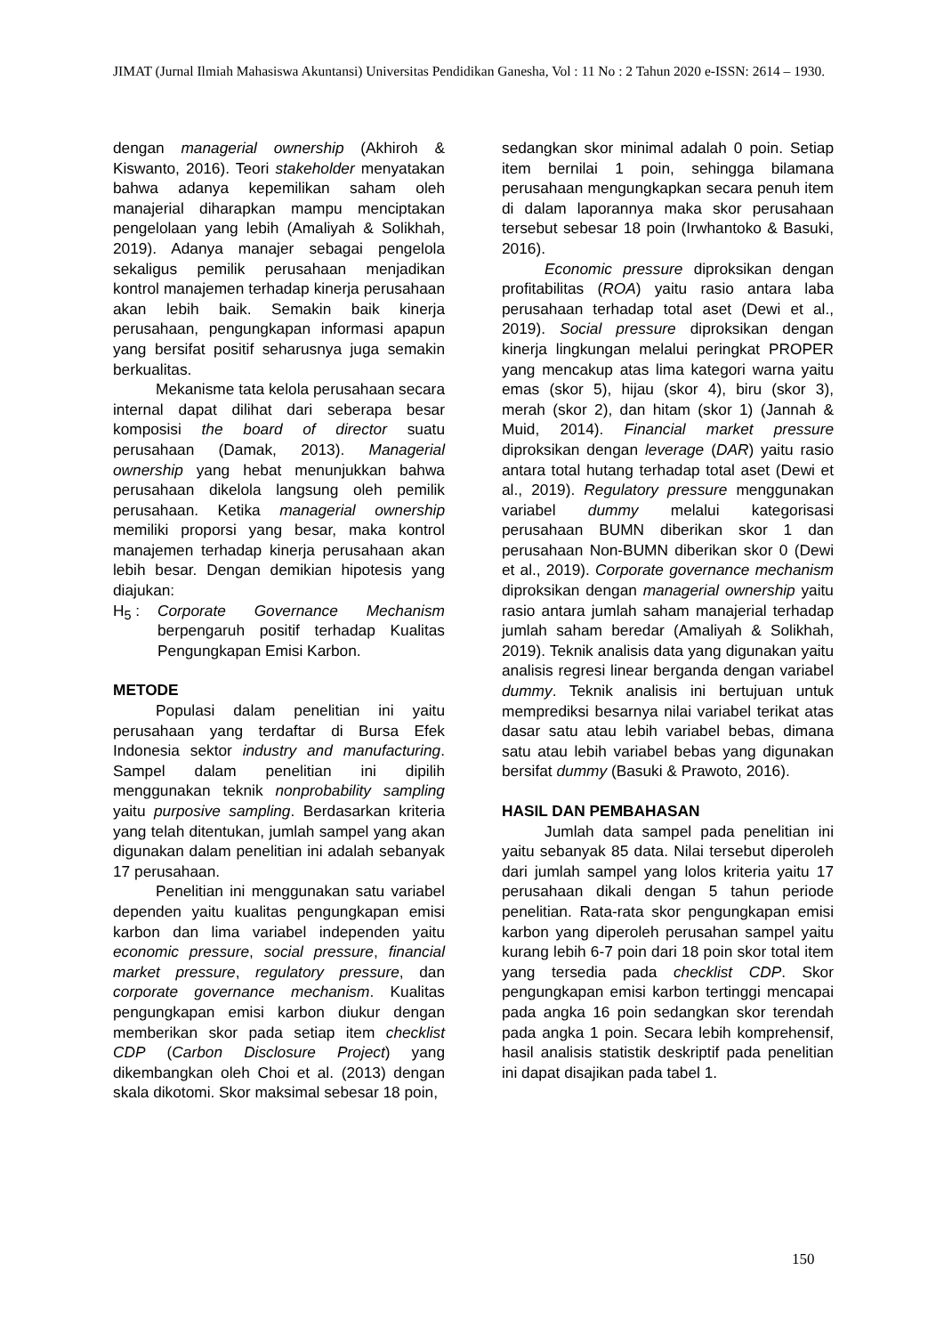JIMAT (Jurnal Ilmiah Mahasiswa Akuntansi) Universitas Pendidikan Ganesha, Vol : 11 No : 2 Tahun 2020 e-ISSN: 2614 – 1930.
dengan managerial ownership (Akhiroh & Kiswanto, 2016). Teori stakeholder menyatakan bahwa adanya kepemilikan saham oleh manajerial diharapkan mampu menciptakan pengelolaan yang lebih (Amaliyah & Solikhah, 2019). Adanya manajer sebagai pengelola sekaligus pemilik perusahaan menjadikan kontrol manajemen terhadap kinerja perusahaan akan lebih baik. Semakin baik kinerja perusahaan, pengungkapan informasi apapun yang bersifat positif seharusnya juga semakin berkualitas.
Mekanisme tata kelola perusahaan secara internal dapat dilihat dari seberapa besar komposisi the board of director suatu perusahaan (Damak, 2013). Managerial ownership yang hebat menunjukkan bahwa perusahaan dikelola langsung oleh pemilik perusahaan. Ketika managerial ownership memiliki proporsi yang besar, maka kontrol manajemen terhadap kinerja perusahaan akan lebih besar. Dengan demikian hipotesis yang diajukan:
H<sub>5</sub> : Corporate Governance Mechanism berpengaruh positif terhadap Kualitas Pengungkapan Emisi Karbon.
METODE
Populasi dalam penelitian ini yaitu perusahaan yang terdaftar di Bursa Efek Indonesia sektor industry and manufacturing. Sampel dalam penelitian ini dipilih menggunakan teknik nonprobability sampling yaitu purposive sampling. Berdasarkan kriteria yang telah ditentukan, jumlah sampel yang akan digunakan dalam penelitian ini adalah sebanyak 17 perusahaan.
Penelitian ini menggunakan satu variabel dependen yaitu kualitas pengungkapan emisi karbon dan lima variabel independen yaitu economic pressure, social pressure, financial market pressure, regulatory pressure, dan corporate governance mechanism. Kualitas pengungkapan emisi karbon diukur dengan memberikan skor pada setiap item checklist CDP (Carbon Disclosure Project) yang dikembangkan oleh Choi et al. (2013) dengan skala dikotomi. Skor maksimal sebesar 18 poin,
sedangkan skor minimal adalah 0 poin. Setiap item bernilai 1 poin, sehingga bilamana perusahaan mengungkapkan secara penuh item di dalam laporannya maka skor perusahaan tersebut sebesar 18 poin (Irwhantoko & Basuki, 2016).
Economic pressure diproksikan dengan profitabilitas (ROA) yaitu rasio antara laba perusahaan terhadap total aset (Dewi et al., 2019). Social pressure diproksikan dengan kinerja lingkungan melalui peringkat PROPER yang mencakup atas lima kategori warna yaitu emas (skor 5), hijau (skor 4), biru (skor 3), merah (skor 2), dan hitam (skor 1) (Jannah & Muid, 2014). Financial market pressure diproksikan dengan leverage (DAR) yaitu rasio antara total hutang terhadap total aset (Dewi et al., 2019). Regulatory pressure menggunakan variabel dummy melalui kategorisasi perusahaan BUMN diberikan skor 1 dan perusahaan Non-BUMN diberikan skor 0 (Dewi et al., 2019). Corporate governance mechanism diproksikan dengan managerial ownership yaitu rasio antara jumlah saham manajerial terhadap jumlah saham beredar (Amaliyah & Solikhah, 2019). Teknik analisis data yang digunakan yaitu analisis regresi linear berganda dengan variabel dummy. Teknik analisis ini bertujuan untuk memprediksi besarnya nilai variabel terikat atas dasar satu atau lebih variabel bebas, dimana satu atau lebih variabel bebas yang digunakan bersifat dummy (Basuki & Prawoto, 2016).
HASIL DAN PEMBAHASAN
Jumlah data sampel pada penelitian ini yaitu sebanyak 85 data. Nilai tersebut diperoleh dari jumlah sampel yang lolos kriteria yaitu 17 perusahaan dikali dengan 5 tahun periode penelitian. Rata-rata skor pengungkapan emisi karbon yang diperoleh perusahan sampel yaitu kurang lebih 6-7 poin dari 18 poin skor total item yang tersedia pada checklist CDP. Skor pengungkapan emisi karbon tertinggi mencapai pada angka 16 poin sedangkan skor terendah pada angka 1 poin. Secara lebih komprehensif, hasil analisis statistik deskriptif pada penelitian ini dapat disajikan pada tabel 1.
150